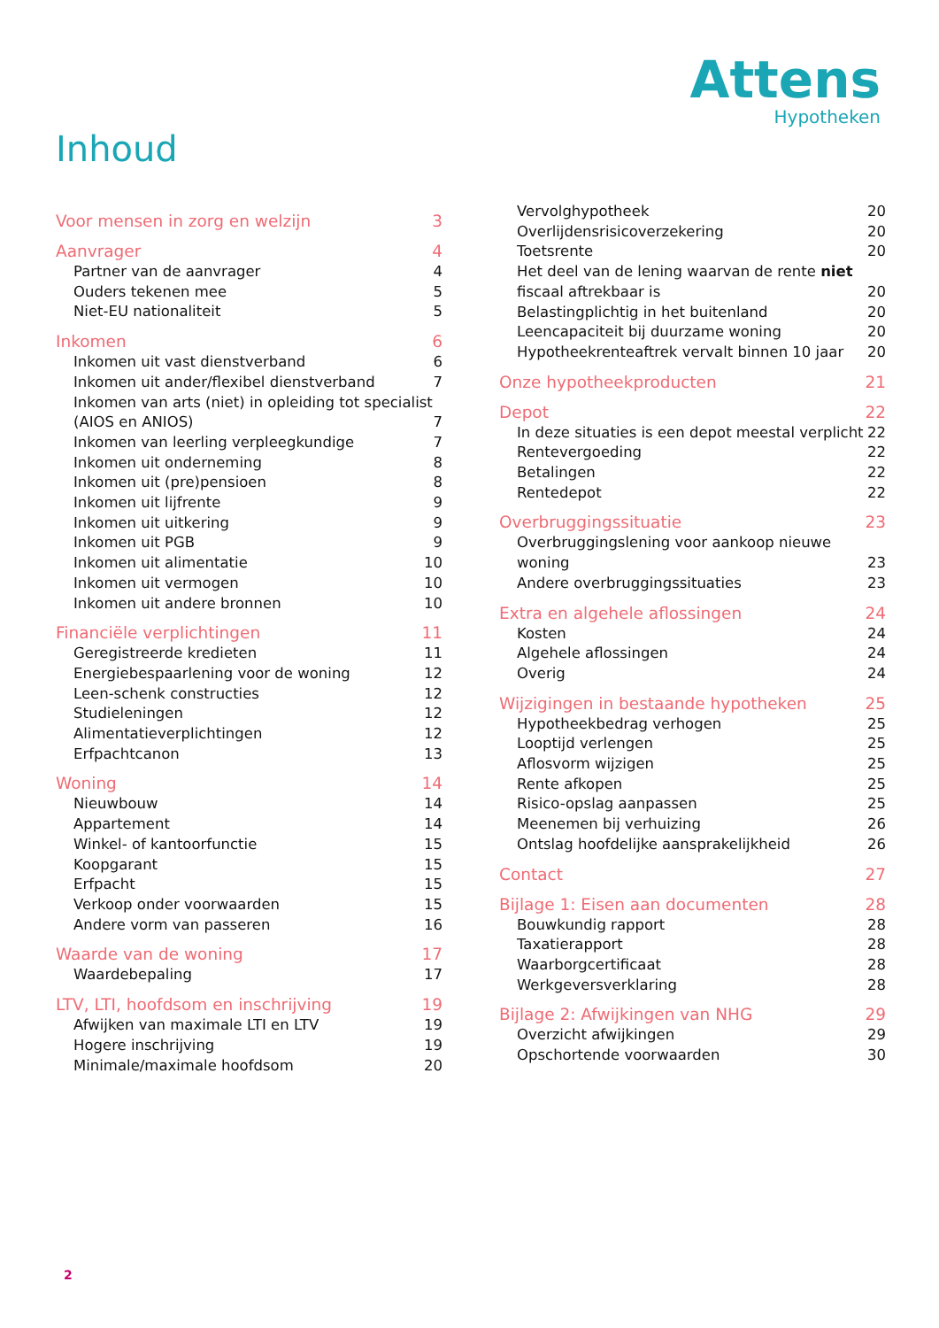Attens
Hypotheken
Inhoud
Voor mensen in zorg en welzijn 3
Aanvrager 4
Partner van de aanvrager 4
Ouders tekenen mee 5
Niet-EU nationaliteit 5
Inkomen 6
Inkomen uit vast dienstverband 6
Inkomen uit ander/flexibel dienstverband 7
Inkomen van arts (niet) in opleiding tot specialist
(AIOS en ANIOS)
7
Inkomen van leerling verpleegkundige 7
Inkomen uit onderneming 8
Inkomen uit (pre)pensioen 8
Inkomen uit lijfrente 9
Inkomen uit uitkering 9
Inkomen uit PGB 9
Inkomen uit alimentatie 10
Inkomen uit vermogen 10
Inkomen uit andere bronnen 10
Financiële verplichtingen 11
Geregistreerde kredieten 11
Energiebespaarlening voor de woning 12
Leen-schenk constructies 12
Studieleningen 12
Alimentatieverplichtingen 12
Erfpachtcanon 13
Woning 14
Nieuwbouw 14
Appartement 14
Winkel- of kantoorfunctie 15
Koopgarant 15
Erfpacht 15
Verkoop onder voorwaarden 15
Andere vorm van passeren 16
Waarde van de woning 17
Waardebepaling 17
LTV, LTI, hoofdsom en inschrijving 19
Afwijken van maximale LTI en LTV 19
Hogere inschrijving 19
Minimale/maximale hoofdsom 20
Vervolghypotheek 20
Overlijdensrisicoverzekering 20
Toetsrente 20
Het deel van de lening waarvan de rente niet
fiscaal aftrekbaar is
20
Belastingplichtig in het buitenland 20
Leencapaciteit bij duurzame woning 20
Hypotheekrenteaftrek vervalt binnen 10 jaar 20
Onze hypotheekproducten 21
Depot 22
In deze situaties is een depot meestal verplicht 22
Rentevergoeding 22
Betalingen 22
Rentedepot 22
Overbruggingssituatie 23
Overbruggingslening voor aankoop nieuwe
woning
23
Andere overbruggingssituaties 23
Extra en algehele aflossingen 24
Kosten 24
Algehele aflossingen 24
Overig 24
Wijzigingen in bestaande hypotheken 25
Hypotheekbedrag verhogen 25
Looptijd verlengen 25
Aflosvorm wijzigen 25
Rente afkopen 25
Risico-opslag aanpassen 25
Meenemen bij verhuizing 26
Ontslag hoofdelijke aansprakelijkheid 26
Contact 27
Bijlage 1: Eisen aan documenten 28
Bouwkundig rapport 28
Taxatierapport 28
Waarborgcertificaat 28
Werkgeversverklaring 28
Bijlage 2: Afwijkingen van NHG 29
Overzicht afwijkingen 29
Opschortende voorwaarden 30
2